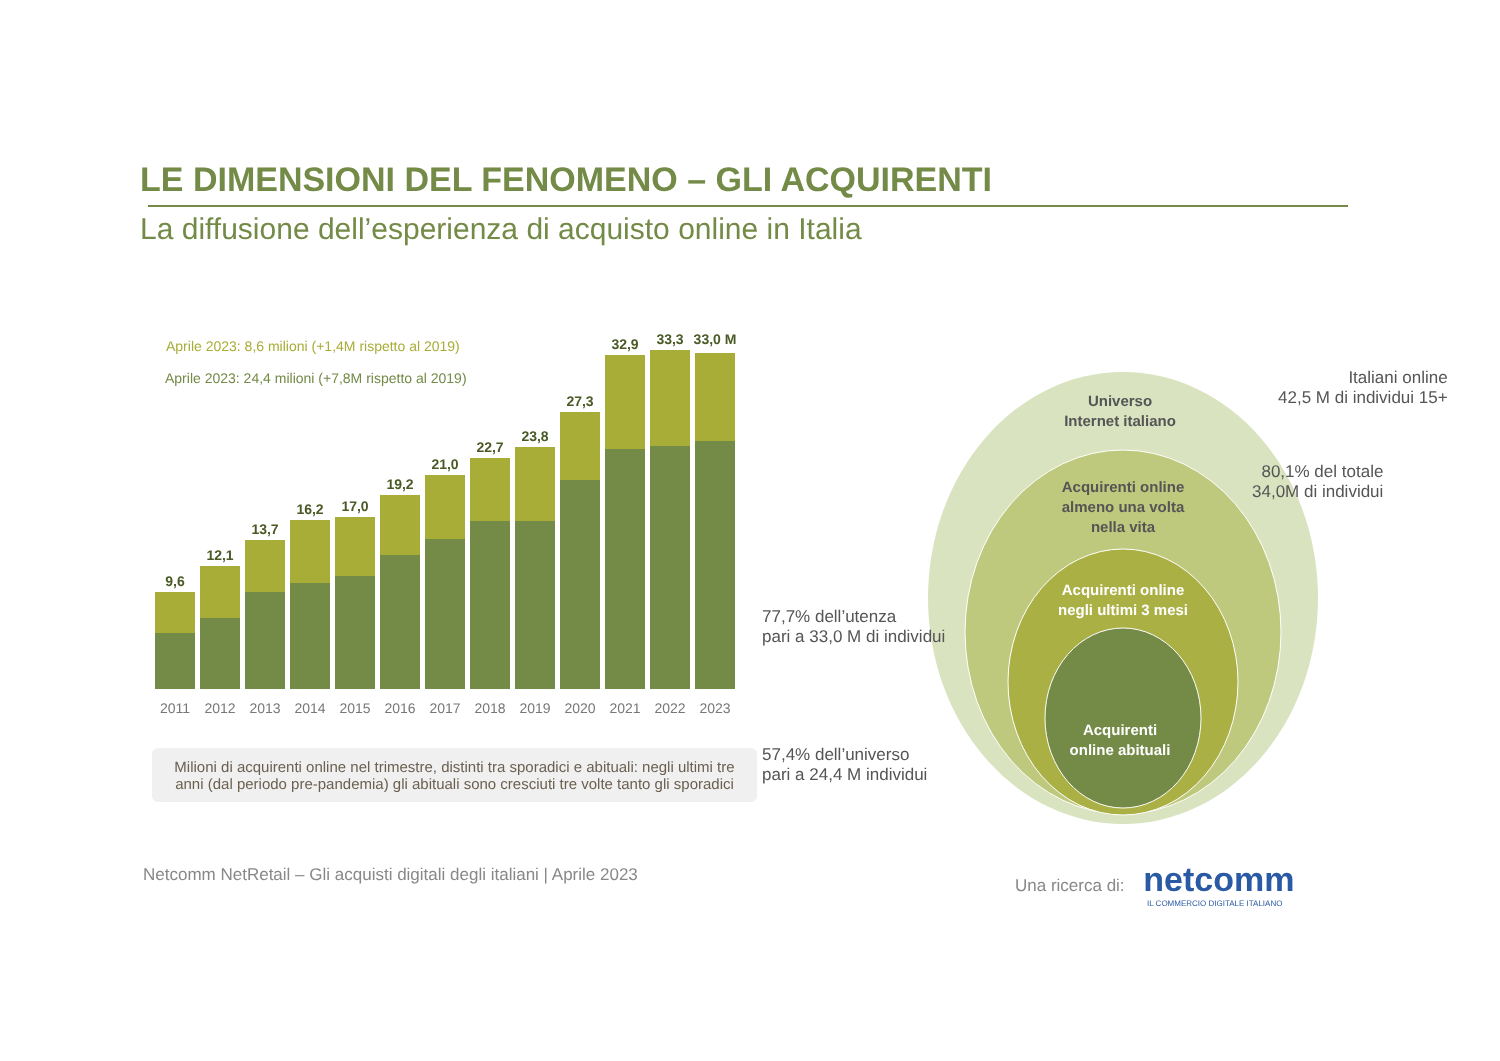LE DIMENSIONI DEL FENOMENO – GLI ACQUIRENTI
La diffusione dell’esperienza di acquisto online in Italia
Aprile 2023: 8,6 milioni (+1,4M rispetto al 2019)
Aprile 2023: 24,4 milioni (+7,8M rispetto al 2019)
9,6
12,1
13,7
16,2
17,0
19,2
21,0
22,7
23,8
27,3
32,9
33,3
33,0 M
2011
2012
2013
2014
2015
2016
2017
2018
2019
2020
2021
2022
2023
Milioni di acquirenti online nel trimestre, distinti tra sporadici e abituali: negli ultimi tre anni (dal periodo pre-pandemia) gli abituali sono cresciuti tre volte tanto gli sporadici
Universo
Internet italiano
Acquirenti online
almeno una volta
nella vita
Acquirenti online
negli ultimi 3 mesi
Acquirenti
online abituali
Italiani online
42,5 M di individui 15+
80,1% del totale
34,0M di individui
77,7% dell’utenza
pari a 33,0 M di individui
57,4% dell’universo
pari a 24,4 M individui
Netcomm NetRetail – Gli acquisti digitali degli italiani | Aprile 2023
Una ricerca di: netcomm
IL COMMERCIO DIGITALE ITALIANO